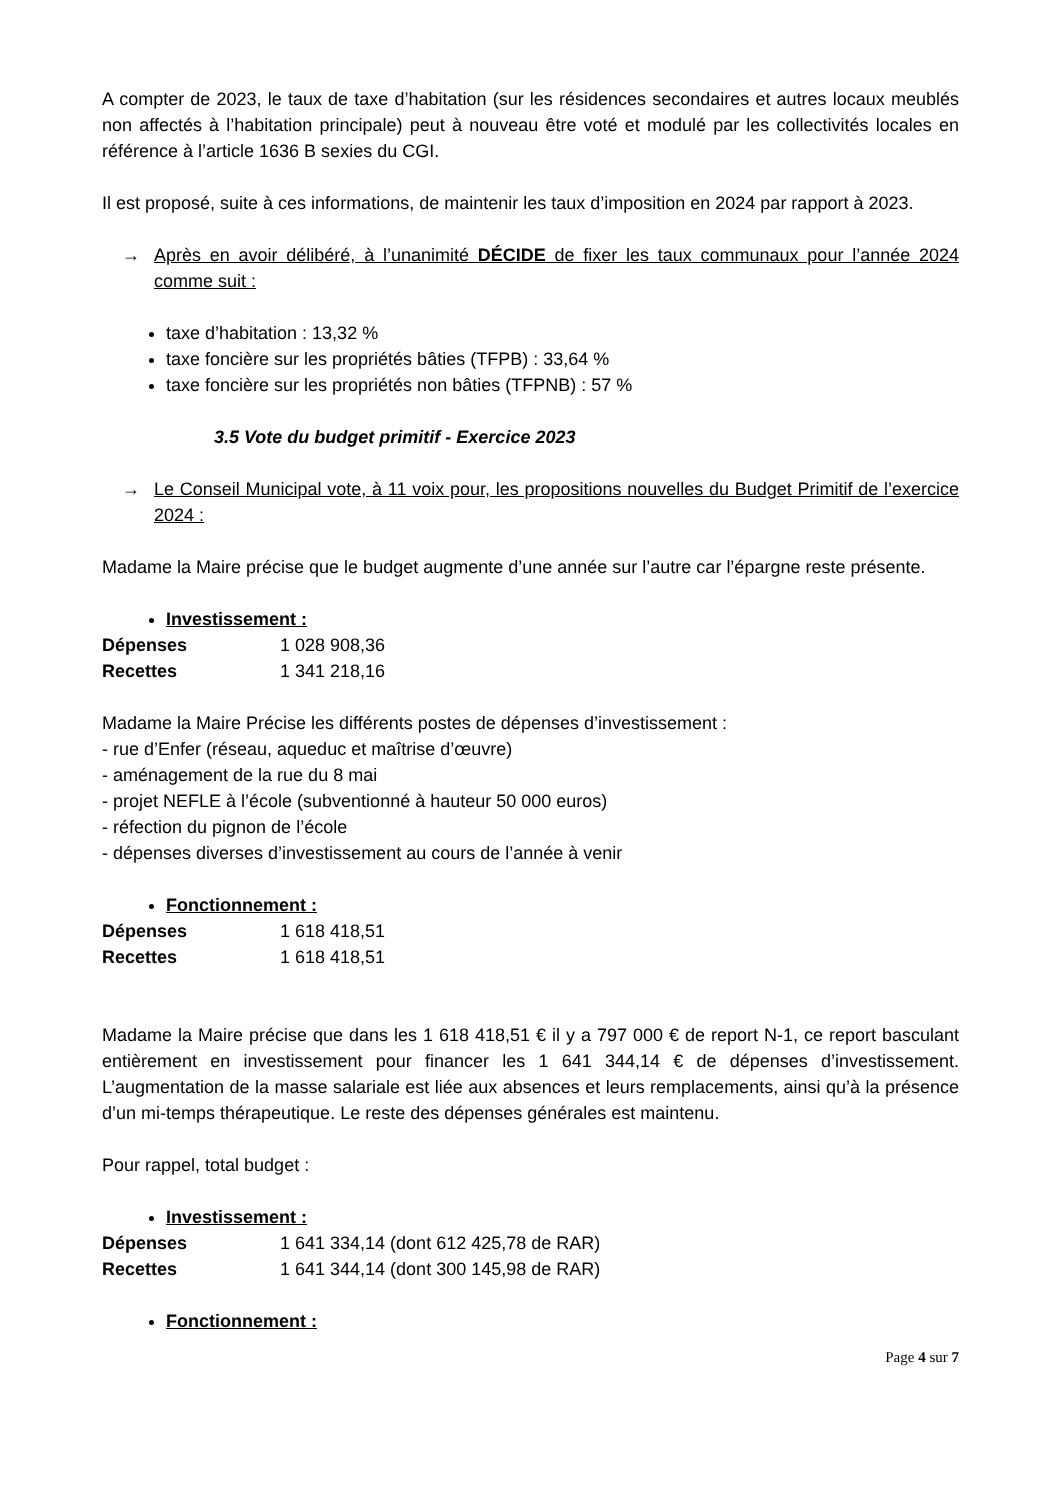A compter de 2023, le taux de taxe d’habitation (sur les résidences secondaires et autres locaux meublés non affectés à l’habitation principale) peut à nouveau être voté et modulé par les collectivités locales en référence à l’article 1636 B sexies du CGI.
Il est proposé, suite à ces informations, de maintenir les taux d’imposition en 2024 par rapport à 2023.
→ Après en avoir délibéré, à l’unanimité DÉCIDE de fixer les taux communaux pour l’année 2024 comme suit :
taxe d’habitation : 13,32 %
taxe foncière sur les propriétés bâties (TFPB) : 33,64 %
taxe foncière sur les propriétés non bâties (TFPNB) : 57 %
3.5 Vote du budget primitif - Exercice 2023
→ Le Conseil Municipal vote, à 11 voix pour, les propositions nouvelles du Budget Primitif de l’exercice 2024 :
Madame la Maire précise que le budget augmente d’une année sur l’autre car l’épargne reste présente.
Investissement :
Dépenses 1 028 908,36
Recettes 1 341 218,16
Madame la Maire Précise les différents postes de dépenses d’investissement :
- rue d’Enfer (réseau, aqueduc et maîtrise d’œuvre)
- aménagement de la rue du 8 mai
- projet NEFLE à l’école (subventionné à hauteur 50 000 euros)
- réfection du pignon de l’école
- dépenses diverses d’investissement au cours de l’année à venir
Fonctionnement :
Dépenses 1 618 418,51
Recettes 1 618 418,51
Madame la Maire précise que dans les 1 618 418,51 € il y a 797 000 € de report N-1, ce report basculant entièrement en investissement pour financer les 1 641 344,14 € de dépenses d’investissement. L’augmentation de la masse salariale est liée aux absences et leurs remplacements, ainsi qu’à la présence d’un mi-temps thérapeutique. Le reste des dépenses générales est maintenu.
Pour rappel, total budget :
Investissement :
Dépenses 1 641 334,14 (dont 612 425,78 de RAR)
Recettes 1 641 344,14 (dont 300 145,98 de RAR)
Fonctionnement :
Page 4 sur 7